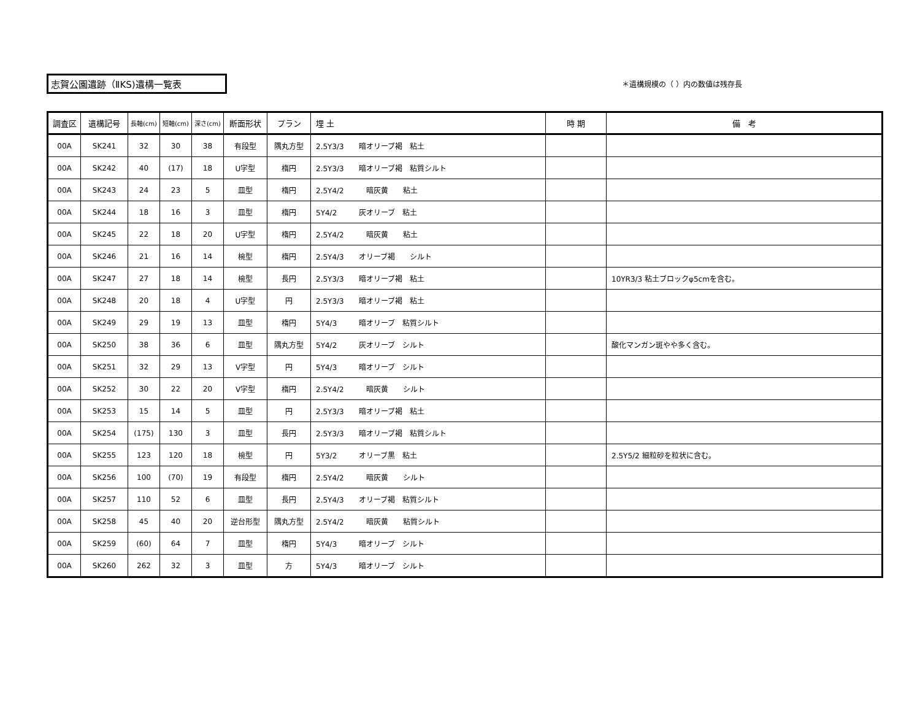志賀公園遺跡（ⅡKS)遺構一覧表
＊遺構規模の（ ）内の数値は残存長
| 調査区 | 遺構記号 | 長軸(cm) | 短軸(cm) | 深さ(cm) | 断面形状 | プラン | 埋 土 | 時 期 | 備 考 |
| --- | --- | --- | --- | --- | --- | --- | --- | --- | --- |
| 00A | SK241 | 32 | 30 | 38 | 有段型 | 隅丸方型 | 2.5Y3/3 暗オリーブ褐 粘土 | | |
| 00A | SK242 | 40 | (17) | 18 | U字型 | 楕円 | 2.5Y3/3 暗オリーブ褐 粘質シルト | | |
| 00A | SK243 | 24 | 23 | 5 | 皿型 | 楕円 | 2.5Y4/2 暗灰黄 粘土 | | |
| 00A | SK244 | 18 | 16 | 3 | 皿型 | 楕円 | 5Y4/2 灰オリーブ 粘土 | | |
| 00A | SK245 | 22 | 18 | 20 | U字型 | 楕円 | 2.5Y4/2 暗灰黄 粘土 | | |
| 00A | SK246 | 21 | 16 | 14 | 椀型 | 楕円 | 2.5Y4/3 オリーブ褐 シルト | | |
| 00A | SK247 | 27 | 18 | 14 | 椀型 | 長円 | 2.5Y3/3 暗オリーブ褐 粘土 | | 10YR3/3 粘土ブロックφ5cmを含む。 |
| 00A | SK248 | 20 | 18 | 4 | U字型 | 円 | 2.5Y3/3 暗オリーブ褐 粘土 | | |
| 00A | SK249 | 29 | 19 | 13 | 皿型 | 楕円 | 5Y4/3 暗オリーブ 粘質シルト | | |
| 00A | SK250 | 38 | 36 | 6 | 皿型 | 隅丸方型 | 5Y4/2 灰オリーブ シルト | | 酸化マンガン斑やや多く含む。 |
| 00A | SK251 | 32 | 29 | 13 | V字型 | 円 | 5Y4/3 暗オリーブ シルト | | |
| 00A | SK252 | 30 | 22 | 20 | V字型 | 楕円 | 2.5Y4/2 暗灰黄 シルト | | |
| 00A | SK253 | 15 | 14 | 5 | 皿型 | 円 | 2.5Y3/3 暗オリーブ褐 粘土 | | |
| 00A | SK254 | (175) | 130 | 3 | 皿型 | 長円 | 2.5Y3/3 暗オリーブ褐 粘質シルト | | |
| 00A | SK255 | 123 | 120 | 18 | 椀型 | 円 | 5Y3/2 オリーブ黒 粘土 | | 2.5Y5/2 細粒砂を粒状に含む。 |
| 00A | SK256 | 100 | (70) | 19 | 有段型 | 楕円 | 2.5Y4/2 暗灰黄 シルト | | |
| 00A | SK257 | 110 | 52 | 6 | 皿型 | 長円 | 2.5Y4/3 オリーブ褐 粘質シルト | | |
| 00A | SK258 | 45 | 40 | 20 | 逆台形型 | 隅丸方型 | 2.5Y4/2 暗灰黄 粘質シルト | | |
| 00A | SK259 | (60) | 64 | 7 | 皿型 | 楕円 | 5Y4/3 暗オリーブ シルト | | |
| 00A | SK260 | 262 | 32 | 3 | 皿型 | 方 | 5Y4/3 暗オリーブ シルト | | |